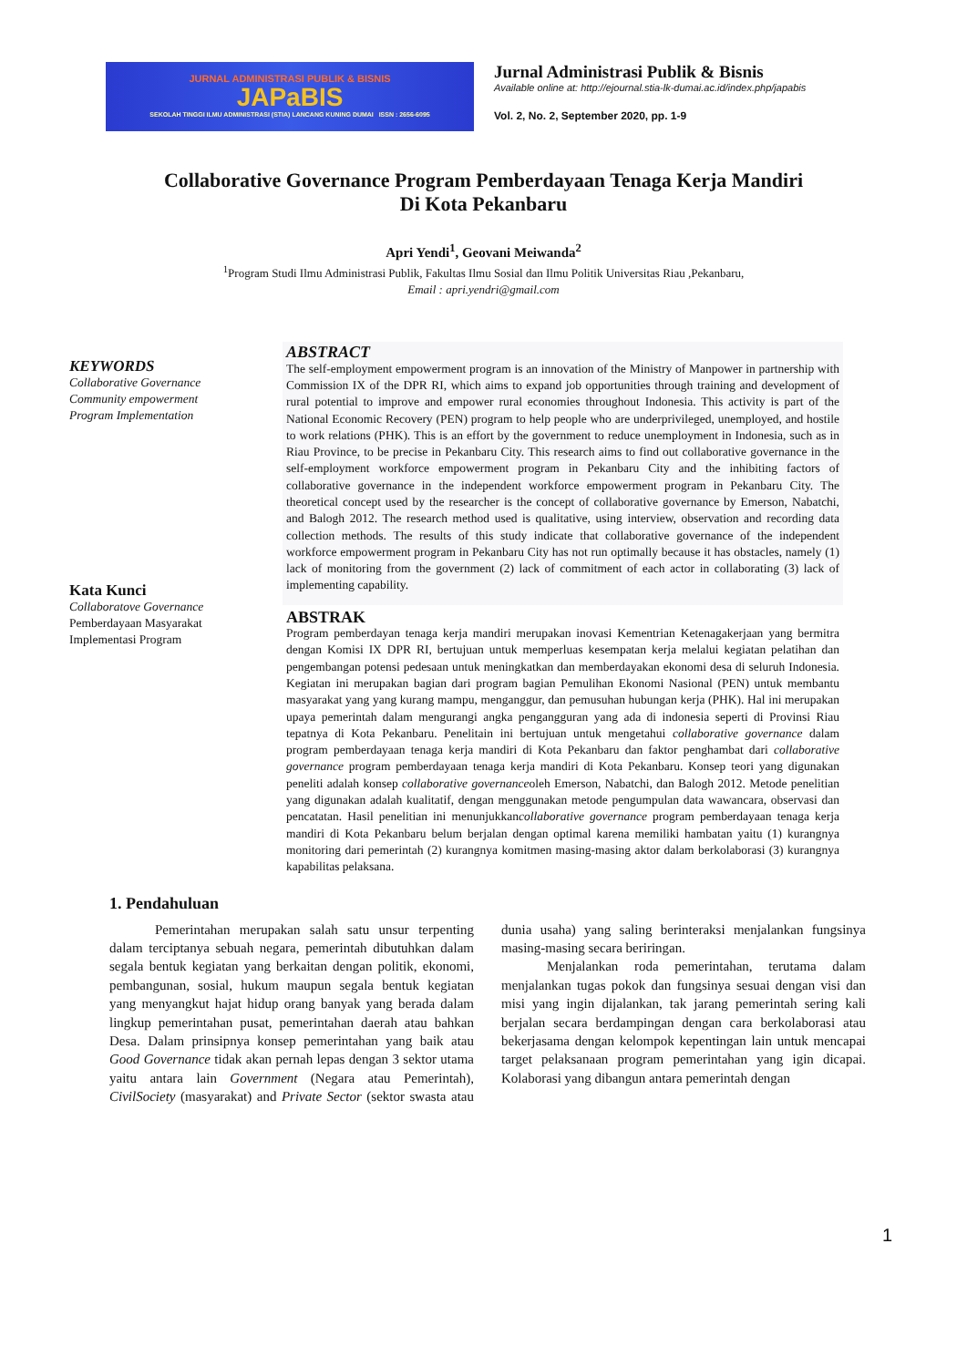JURNAL ADMINISTRASI PUBLIK & BISNIS
JAPaBIS
SEKOLAH TINGGI ILMU ADMINISTRASI (STIA) LANCANG KUNING DUMAI ISSN : 2656-6095
Jurnal Administrasi Publik & Bisnis
Available online at: http://ejournal.stia-lk-dumai.ac.id/index.php/japabis
Vol. 2, No. 2, September 2020, pp. 1-9
Collaborative Governance Program Pemberdayaan Tenaga Kerja Mandiri
Di Kota Pekanbaru
Apri Yendi<sup>1</sup>, Geovani Meiwanda<sup>2</sup>
<sup>1</sup> Program Studi Ilmu Administrasi Publik, Fakultas Ilmu Sosial dan Ilmu Politik Universitas Riau ,Pekanbaru,
Email : apri.yendri@gmail.com
KEYWORDS
Collaborative Governance
Community empowerment
Program Implementation
Kata Kunci
Collaboratove Governance
Pemberdayaan Masyarakat
Implementasi Program
ABSTRACT
The self-employment empowerment program is an innovation of the Ministry of Manpower in partnership with Commission IX of the DPR RI, which aims to expand job opportunities through training and development of rural potential to improve and empower rural economies throughout Indonesia. This activity is part of the National Economic Recovery (PEN) program to help people who are underprivileged, unemployed, and hostile to work relations (PHK). This is an effort by the government to reduce unemployment in Indonesia, such as in Riau Province, to be precise in Pekanbaru City. This research aims to find out collaborative governance in the self-employment workforce empowerment program in Pekanbaru City and the inhibiting factors of collaborative governance in the independent workforce empowerment program in Pekanbaru City. The theoretical concept used by the researcher is the concept of collaborative governance by Emerson, Nabatchi, and Balogh 2012. The research method used is qualitative, using interview, observation and recording data collection methods. The results of this study indicate that collaborative governance of the independent workforce empowerment program in Pekanbaru City has not run optimally because it has obstacles, namely (1) lack of monitoring from the government (2) lack of commitment of each actor in collaborating (3) lack of implementing capability.
ABSTRAK
Program pemberdayan tenaga kerja mandiri merupakan inovasi Kementrian Ketenagakerjaan yang bermitra dengan Komisi IX DPR RI, bertujuan untuk memperluas kesempatan kerja melalui kegiatan pelatihan dan pengembangan potensi pedesaan untuk meningkatkan dan memberdayakan ekonomi desa di seluruh Indonesia. Kegiatan ini merupakan bagian dari program bagian Pemulihan Ekonomi Nasional (PEN) untuk membantu masyarakat yang yang kurang mampu, menganggur, dan pemusuhan hubungan kerja (PHK). Hal ini merupakan upaya pemerintah dalam mengurangi angka pengangguran yang ada di indonesia seperti di Provinsi Riau tepatnya di Kota Pekanbaru. Penelitain ini bertujuan untuk mengetahui collaborative governance dalam program pemberdayaan tenaga kerja mandiri di Kota Pekanbaru dan faktor penghambat dari collaborative governance program pemberdayaan tenaga kerja mandiri di Kota Pekanbaru. Konsep teori yang digunakan peneliti adalah konsep collaborative governanceoleh Emerson, Nabatchi, dan Balogh 2012. Metode penelitian yang digunakan adalah kualitatif, dengan menggunakan metode pengumpulan data wawancara, observasi dan pencatatan. Hasil penelitian ini menunjukkancollaborative governance program pemberdayaan tenaga kerja mandiri di Kota Pekanbaru belum berjalan dengan optimal karena memiliki hambatan yaitu (1) kurangnya monitoring dari pemerintah (2) kurangnya komitmen masing-masing aktor dalam berkolaborasi (3) kurangnya kapabilitas pelaksana.
1. Pendahuluan
Pemerintahan merupakan salah satu unsur terpenting dalam terciptanya sebuah negara, pemerintah dibutuhkan dalam segala bentuk kegiatan yang berkaitan dengan politik, ekonomi, pembangunan, sosial, hukum maupun segala bentuk kegiatan yang menyangkut hajat hidup orang banyak yang berada dalam lingkup pemerintahan pusat, pemerintahan daerah atau bahkan Desa. Dalam prinsipnya konsep pemerintahan yang baik atau Good Governance tidak akan pernah lepas dengan 3 sektor utama yaitu antara lain Government (Negara atau Pemerintah), CivilSociety (masyarakat) and Private Sector (sektor swasta atau dunia usaha) yang saling berinteraksi menjalankan fungsinya masing-masing secara beriringan.
Menjalankan roda pemerintahan, terutama dalam menjalankan tugas pokok dan fungsinya sesuai dengan visi dan misi yang ingin dijalankan, tak jarang pemerintah sering kali berjalan secara berdampingan dengan cara berkolaborasi atau bekerjasama dengan kelompok kepentingan lain untuk mencapai target pelaksanaan program pemerintahan yang igin dicapai. Kolaborasi yang dibangun antara pemerintah dengan
1